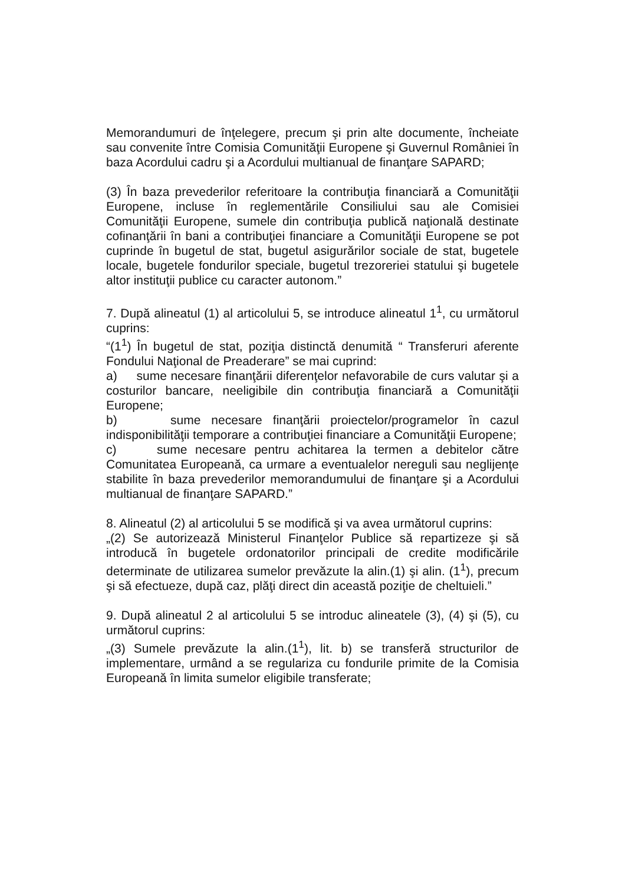Memorandumuri de înţelegere, precum şi prin alte documente, încheiate sau convenite între Comisia Comunităţii Europene şi Guvernul României în baza Acordului cadru şi a Acordului multianual de finanţare SAPARD;
(3) În baza prevederilor referitoare la contribuţia financiară a Comunităţii Europene, incluse în reglementările Consiliului sau ale Comisiei Comunităţii Europene, sumele din contribuţia publică naţională destinate cofinanţării în bani a contribuţiei financiare a Comunităţii Europene se pot cuprinde în bugetul de stat, bugetul asigurărilor sociale de stat, bugetele locale, bugetele fondurilor speciale, bugetul trezoreriei statului şi bugetele altor instituţii publice cu caracter autonom.”
7. După alineatul (1) al articolului 5, se introduce alineatul 1<sup>1</sup>, cu următorul cuprins:
“(1<sup>1</sup>) În bugetul de stat, poziţia distinctă denumită “ Transferuri aferente Fondului Naţional de Preaderare” se mai cuprind:
a) sume necesare finanţării diferenţelor nefavorabile de curs valutar şi a costurilor bancare, neeligibile din contribuţia financiară a Comunităţii Europene;
b) sume necesare finanţării proiectelor/programelor în cazul indisponibilităţii temporare a contribuţiei financiare a Comunităţii Europene;
c) sume necesare pentru achitarea la termen a debitelor către Comunitatea Europeană, ca urmare a eventualelor nereguli sau neglijenţe stabilite în baza prevederilor memorandumului de finanţare şi a Acordului multianual de finanţare SAPARD.”
8. Alineatul (2) al articolului 5 se modifică şi va avea următorul cuprins:
„(2) Se autorizează Ministerul Finanţelor Publice să repartizeze şi să introducă în bugetele ordonatorilor principali de credite modificările determinate de utilizarea sumelor prevăzute la alin.(1) şi alin. (1<sup>1</sup>), precum şi să efectueze, după caz, plăţi direct din această poziţie de cheltuieli.”
9. După alineatul 2 al articolului 5 se introduc alineatele (3), (4) şi (5), cu următorul cuprins:
„(3) Sumele prevăzute la alin.(1<sup>1</sup>), lit. b) se transferă structurilor de implementare, urmând a se regulariza cu fondurile primite de la Comisia Europeană în limita sumelor eligibile transferate;